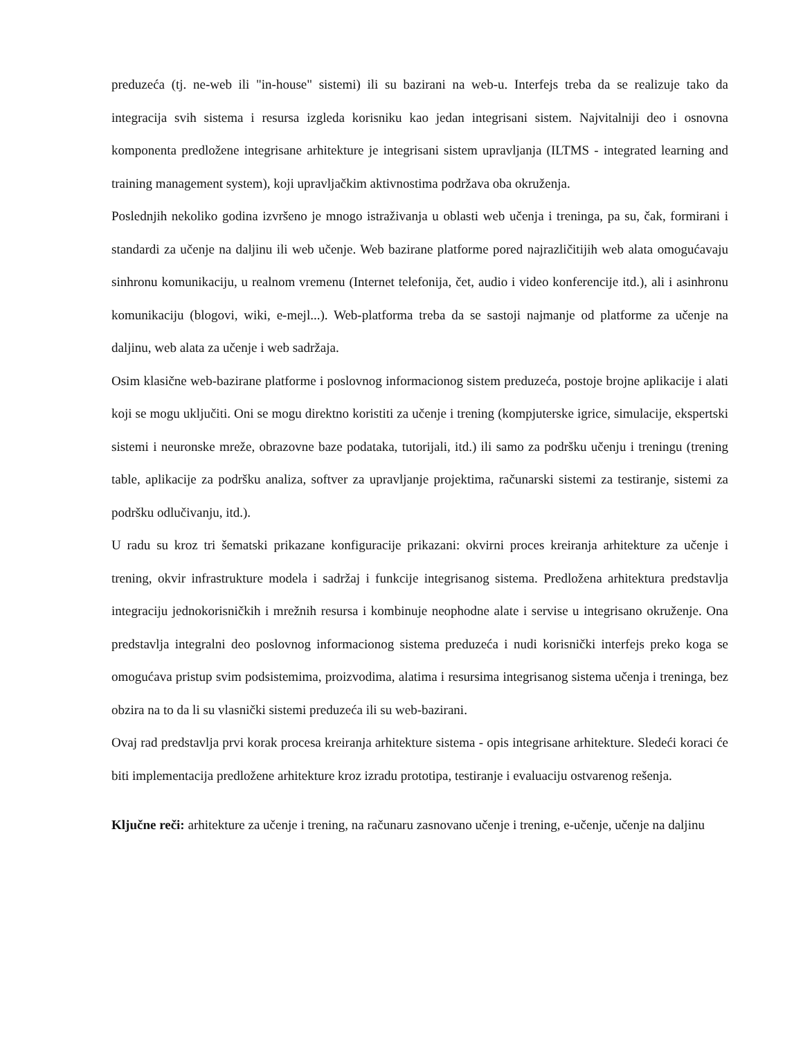preduzeća (tj. ne-web ili "in-house" sistemi) ili su bazirani na web-u. Interfejs treba da se realizuje tako da integracija svih sistema i resursa izgleda korisniku kao jedan integrisani sistem. Najvitalniji deo i osnovna komponenta predložene integrisane arhitekture je integrisani sistem upravljanja (ILTMS - integrated learning and training management system), koji upravljačkim aktivnostima podržava oba okruženja.
Poslednjih nekoliko godina izvršeno je mnogo istraživanja u oblasti web učenja i treninga, pa su, čak, formirani i standardi za učenje na daljinu ili web učenje. Web bazirane platforme pored najrazličitijih web alata omogućavaju sinhronu komunikaciju, u realnom vremenu (Internet telefonija, čet, audio i video konferencije itd.), ali i asinhronu komunikaciju (blogovi, wiki, e-mejl...). Web-platforma treba da se sastoji najmanje od platforme za učenje na daljinu, web alata za učenje i web sadržaja.
Osim klasične web-bazirane platforme i poslovnog informacionog sistem preduzeća, postoje brojne aplikacije i alati koji se mogu uključiti. Oni se mogu direktno koristiti za učenje i trening (kompjuterske igrice, simulacije, ekspertski sistemi i neuronske mreže, obrazovne baze podataka, tutorijali, itd.) ili samo za podršku učenju i treningu (trening table, aplikacije za podršku analiza, softver za upravljanje projektima, računarski sistemi za testiranje, sistemi za podršku odlučivanju, itd.).
U radu su kroz tri šematski prikazane konfiguracije prikazani: okvirni proces kreiranja arhitekture za učenje i trening, okvir infrastrukture modela i sadržaj i funkcije integrisanog sistema. Predložena arhitektura predstavlja integraciju jednokorisničkih i mrežnih resursa i kombinuje neophodne alate i servise u integrisano okruženje. Ona predstavlja integralni deo poslovnog informacionog sistema preduzeća i nudi korisnički interfejs preko koga se omogućava pristup svim podsistemima, proizvodima, alatima i resursima integrisanog sistema učenja i treninga, bez obzira na to da li su vlasnički sistemi preduzeća ili su web-bazirani.
Ovaj rad predstavlja prvi korak procesa kreiranja arhitekture sistema - opis integrisane arhitekture. Sledeći koraci će biti implementacija predložene arhitekture kroz izradu prototipa, testiranje i evaluaciju ostvarenog rešenja.
Ključne reči: arhitekture za učenje i trening, na računaru zasnovano učenje i trening, e-učenje, učenje na daljinu